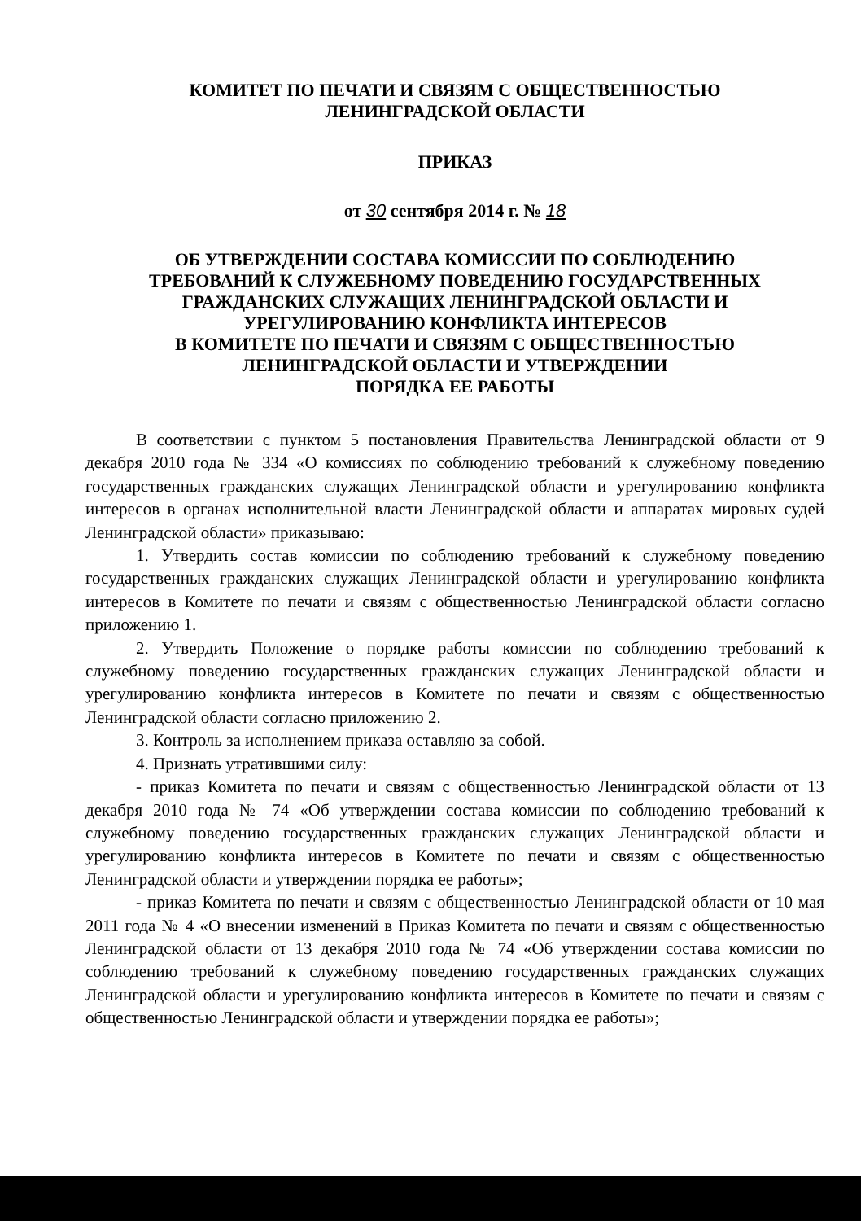КОМИТЕТ ПО ПЕЧАТИ И СВЯЗЯМ С ОБЩЕСТВЕННОСТЬЮ
ЛЕНИНГРАДСКОЙ ОБЛАСТИ
ПРИКАЗ
от 30 сентября 2014 г. № 18
ОБ УТВЕРЖДЕНИИ СОСТАВА КОМИССИИ ПО СОБЛЮДЕНИЮ
ТРЕБОВАНИЙ К СЛУЖЕБНОМУ ПОВЕДЕНИЮ ГОСУДАРСТВЕННЫХ
ГРАЖДАНСКИХ СЛУЖАЩИХ ЛЕНИНГРАДСКОЙ ОБЛАСТИ И
УРЕГУЛИРОВАНИЮ КОНФЛИКТА ИНТЕРЕСОВ
В КОМИТЕТЕ ПО ПЕЧАТИ И СВЯЗЯМ С ОБЩЕСТВЕННОСТЬЮ
ЛЕНИНГРАДСКОЙ ОБЛАСТИ И УТВЕРЖДЕНИИ
ПОРЯДКА ЕЕ РАБОТЫ
В соответствии с пунктом 5 постановления Правительства Ленинградской области от 9 декабря 2010 года № 334 «О комиссиях по соблюдению требований к служебному поведению государственных гражданских служащих Ленинградской области и урегулированию конфликта интересов в органах исполнительной власти Ленинградской области и аппаратах мировых судей Ленинградской области» приказываю:
1. Утвердить состав комиссии по соблюдению требований к служебному поведению государственных гражданских служащих Ленинградской области и урегулированию конфликта интересов в Комитете по печати и связям с общественностью Ленинградской области согласно приложению 1.
2. Утвердить Положение о порядке работы комиссии по соблюдению требований к служебному поведению государственных гражданских служащих Ленинградской области и урегулированию конфликта интересов в Комитете по печати и связям с общественностью Ленинградской области согласно приложению 2.
3. Контроль за исполнением приказа оставляю за собой.
4. Признать утратившими силу:
- приказ Комитета по печати и связям с общественностью Ленинградской области от 13 декабря 2010 года № 74 «Об утверждении состава комиссии по соблюдению требований к служебному поведению государственных гражданских служащих Ленинградской области и урегулированию конфликта интересов в Комитете по печати и связям с общественностью Ленинградской области и утверждении порядка ее работы»;
- приказ Комитета по печати и связям с общественностью Ленинградской области от 10 мая 2011 года № 4 «О внесении изменений в Приказ Комитета по печати и связям с общественностью Ленинградской области от 13 декабря 2010 года № 74 «Об утверждении состава комиссии по соблюдению требований к служебному поведению государственных гражданских служащих Ленинградской области и урегулированию конфликта интересов в Комитете по печати и связям с общественностью Ленинградской области и утверждении порядка ее работы»;